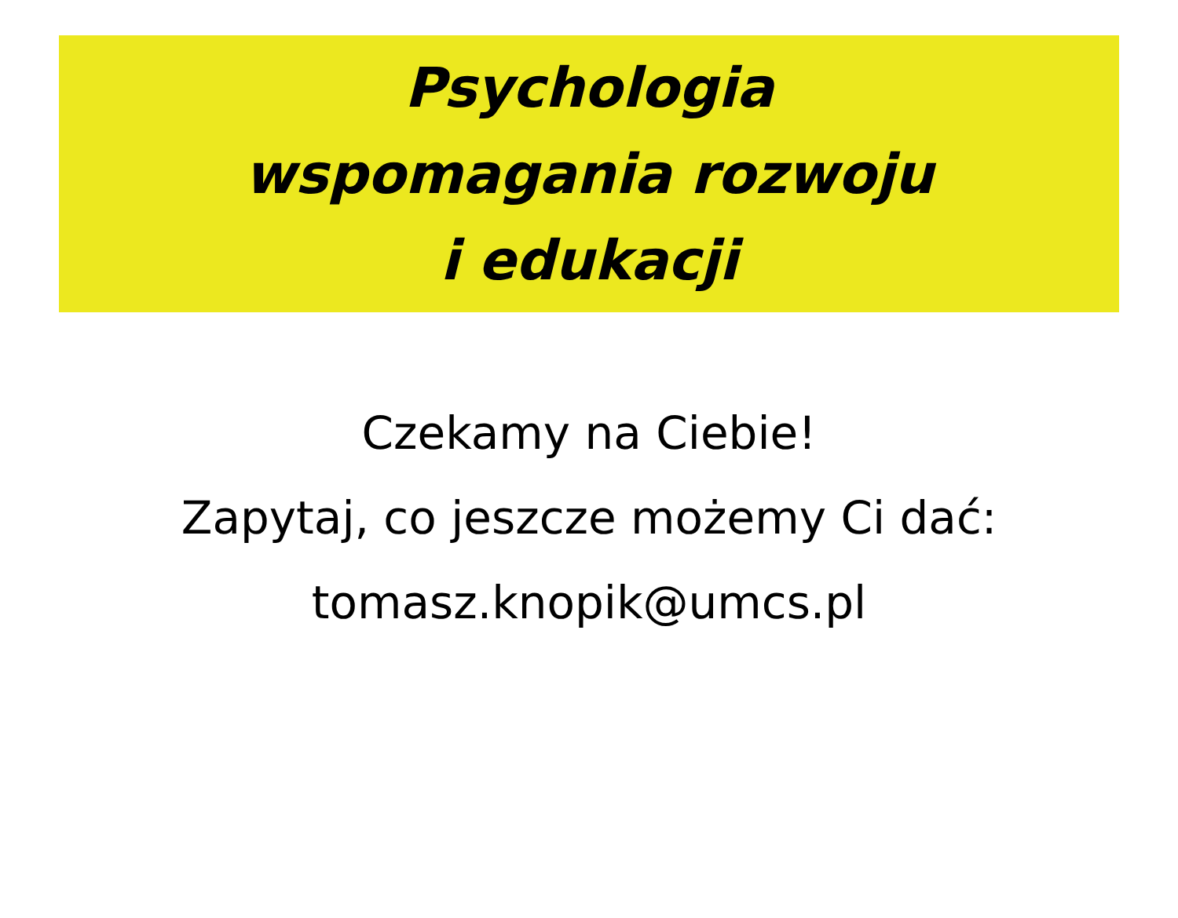Psychologia
wspomagania rozwoju
i edukacji
Czekamy na Ciebie!
Zapytaj, co jeszcze możemy Ci dać:
tomasz.knopik@umcs.pl